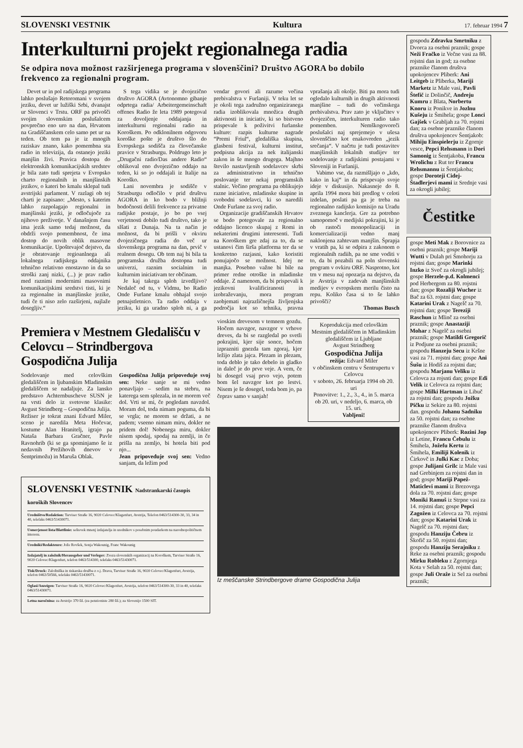SLOVENSKI VESTNIK Kultura 17. februar 1994 7
Interkulturni projekt regionalnega radia
Se odpira nova možnost razširjenega programa v slovenščini? Društvo AGORA bo dobilo frekvenco za regionalni program.
Devet ur in pol radijskega programa lahko poslušajo Retoromani v svojem jeziku, devet ur lužiški Srbi, dvanajst ur Slovenci v Trstu. ORF pa privošči svojim slovenskim poslušalcem povprečno eno uro na dan, Hrvatom na Gradiščanskem celo samo pet ur na teden. Ob tem pa je iz mnogih raziskav znano, kako pomembna sta radio in televizija, da ostanejo jeziki manjšin živi. Pravica dostopa do elektronskih komunikacijskih sredstev je bila zato tudi sprejeta v Evropsko charto regionalnih in manjšinskih jezikov, o kateri bo kmalu sklepal tudi avstrijski parlament. V razlagi ob tej charti je zapisano: „Mesto, s katerim lahko razpolagajo regionalni in manjšinski jeziki, je odločujoče za njihovo preživetje. V današnjem času ima jezik samo tedaj možnost, da obdrži svojo pomembnost, če ima dostop do novih oblik masovne komunikacije. Upoštevajoč dejstvo, da je obratovanje regioanlnega ali lokalnega radijskega oddajnika tehnično relativno enostavno in da so stroški zanj nizki, (...) je prav radio med raznimi modernimi masovnimi komunikacijskimi sredstvi tisti, ki je za regionalne in manjšinske jezike, tudi če ti niso zelo razširjeni, najlaže dosegljiv.“
S tega vidika se je dvojezično društvo AGORA (Avtonomno gibanje odprtega radia/ Arbeitergemeinschaft offenes Radio že leta 1989 potegoval za dovoljenje oddajanja in interkulturni regionalni radio na Koroškem. Po odklonilnem odgovoru koroške pošte je društvo šlo do Evropskega sodišča za človečanske pravice v Strasburgu. Poldrugo leto je „Drugačni radio/Das andere Radio“ oblikoval eno dvojezično oddajo na teden, ki so jo oddajali iz Italije na Koroško.
Lani novembra je sodišče v Strasburgu odločilo v prid društvu AGORA in ko bodo v bližnji bodočnosti delili frekvence za privatne radijske postaje, jo bo po vsej verjetnosti dobilo tudi društvo, tako je slšati z Dunaja. Na ta način je možnost, da bi prišli v okviru dvojezičnega radia do več ur slovenskega programa na dan, prvič v realnem dosegu. Ob tem naj bi bila ta programska družba dostopna tudi univerzi, raznim socialnim in kulturnim iniciativam ter občinam.
Je kaj takega sploh izvedljivo? Nedaleč od tu, v Vidmu, bo Radio Onde Furlane kmalu obhajal svojo petnajstletnico. Ta radio oddaja v jeziku, ki ga uradno sploh ni, a ga vendar govori ali razume večina prebivalstva v Furlaniji. V teku let se je okoli tega zadružno organiziranega radia izoblikovala množica drugih aktivnosti in iniciativ, ki so bistveno prispevale k poživitvi furlanske kulture: razpis kulturne nagrade “Premi Friul“, gledališka skupina, glasbeni festival, kulturni institut, podpisna akcija za nek italijanski zakon in še mnogo drugega. Majhno število nastavljenih sodelavcev skrbi za administrativno in tehnično poslovanje ter nekaj programskih stalnic. Večino programa pa oblikujejo razne iniciative, mladinske skupine in svobodni sodelavci, ki so naredili Onde Furlane za svoj radio.
Organizacije gradiščanskih Hrvatov se bodo potegovale za regionalno oddajno licenco skupaj z Romi in nekaterimi drugimi interesenti. Tudi na Koroškem gre zdaj za to, da se ustanovi čim širša platforma ter da se konkretno razjasni, kako koristiti ponujajočo se možnost. Idej ne manjka. Posebno važne bi bile na primer redne otroške in mladinske oddaje. Z namenom, da bi prispevali k jezikovni kvalificiranosti in izobraževanju, mora program zaobjemati najrazličnejša življenjska področja kot so tehnika, pravna vprašanja ali okolje. Biti pa mora tudi ogledalo kulturnih in drugih aktivnosti manjšine – tudi do večinskega prebivalstva. Prav zato je vključitev v dvojezičen, interkulturen radio tako pomemben. Nemškogovoreči poslušalci naj sprejemejo v ušesa slovenščino kot enakovreden „jezik srečanja“. V načrtu je tudi postavitev manjšinskih lokalnih studijev ter sodelovanje z radijskimi postajami v Sloveniji in Furlaniji.
Vabimo vse, da razmišljajo o „kdo, kako in kaj“ in da prispevajo svoje ideje v diskusijo. Nakasneje do 8. aprila 1994 mora biti predlog v celoti izdelan, poslati pa ga je treba na regionalno radijsko komisijo na Uradu zveznega kanclerja. Gre za potrebno samopomoč v medijski pokrajini, ki je ob rastoči monopolizaciji in komercializaciji vedno manj naklonjena zahtevam manjšin. Šprapja v vratih pa, ki se odpira z zakonom o regionalnih radiih, pa ne sme voditi v to, da bi pozabili na poln slovenski program v ovkiru ORF. Nasprotno, kot trn v mesu naj opozarja na dejstvo, da je Avstrija v zadevah manjšinskih medijev v evropskem merilu čisto na repu. Koliko časa si to še lahko privošči?
Thomas Busch
Premiera v Mestnem Gledališču v Celovcu – Strindbergova Gospodična Julija
Sodelovanje med celovškim gledališčem in ljubanskim Mladinskim gledališčem se nadaljuje. Za lansko predstavo Achternbuscheve SUSN je na vrsti delo iz svetovne klasike: Avgust Strindberg – Gospodična Julija.
Režiser je tokrat znani Edvard Miler, sceno je naredila Meta Hočevar, kostume Alan Hranitelj, igrajo pa Nataša Barbara Gračner, Pavle Ravnohrib (ki se ga spominjamo še iz nedavnih Prežihovih dnevov v Šentprimožu) in Maruša Oblak.
Gospodična Julija pripoveduje svoj sen: Neke sanje se mi vedno ponavljajo – sedim na stebru, na katerega sem splezala, in ne morem več dol. Vrti se mi, če pogledam navzdol. Moram dol, toda nimam poguma, da bi se vrgla; ne morem se držati, a ne padem; vseeno nimam miru, dokler ne pridem dol! Nobenega miru, dokler nísem spodaj, spodaj na zemlji, in če prišla na zemljo, bi hotela biti pod njo...
Jean pripoveduje svoj sen: Vedno sanjam, da ležim pod
SLOVENSKI VESTNIK Nadstrankarski časopis koroških Slovencev
Uredništvo/Redaktion: Tarviser Straße 16, 9020 Celovec/Klagenfurt, Avstrija, Telefon 0463/514300-30, 33, 34 in 40, telefaks 0463/51430071.
Usmerjenost lista/Blattlinie: seštevek mnenj izdajatelja in urednikov s posebnim poudarkom na narodnopolitičnem interesu.
Uredniki/Redakteure: Jože Rovšek, Sonja Wakounig, Franc Wakounig
Izdajatelj in založnik/Herausgeber und Verleger: Zveza slovenskih organizacij na Koroškem, Tarviser Straße 16, 9020 Celovec/Klagenfurt, telefon 0463/514300, telefaks 0463/51430071.
Tisk/Druck: Založniška in tiskarska družba z o.j. Drava, Tarviser Straße 16, 9020 Celovec/Klagenfurt, Avstrija, telefon 0463/50566, telefaks 0463/51430071.
Oglasi/Anzeigen: Tarviser Straße 16, 9020 Celovec/Klagenfurt, Avstrija, telefon 0463/514300-30, 33 in 40, telefaks 0463/51430071.
Letna naročnina: za Avstrijo 370 šil. (za penzioniste 280 šil.); za Slovenijo 1500 SIT.
vioskim drevesom v temnem gozdu. Hočem navzgor, navzgor v vrhove dreves, da bi se razgledal po svetli pokrajini, kjer sije sonce, hočem izprazniti gnezda tam zgoraj, kjer ležijo zlata jajca. Plezam in plezam, toda deblo je tako debelo in gladko in daleč je do prve veje. A vem, če bi dosegel vsaj prvo vejo, potem bom šel navzgor kot po lestvi. Nisem je še dosegel, toda bom jo, pa čeprav samo v sanjah!
Koprodukcija med celovškim Mestnim gledališčem in Mladinskim gledališčem iz Ljubljane
Avgust Strindberg
Gospodična Julija
režija: Edvard Miler
v občinskem centru v Šentrupertu v Celovcu
v soboto, 26. februarja 1994 ob 20. uri
Ponovitve: 1., 2., 3., 4., in 5. marca ob 20. uri, v nedeljo, 6. marca, ob 15. uri.
Vabljeni!
Iz meščanske Strindbergove drame Gospodična Julija
gospodu Zdravku Smrtniku z Dvorca za osebni praznik; gospe Neži Fračko iz Večne vasi za 88. rojstni dan in god; za osebne praznike članom društva upokojencev Pliberk: Ani Leitgeb iz Pliberka, Mariji Marketz iz Male vasi, Pavli Štefič iz Dolinčič, Andreju Kumru z Blata, Norbertu Knoru iz Ponikve in Jozlnu Kušeju iz Šmihela; gospe Lonci Gajšek v Grabljah za 70. rojstni dan; za osebne praznike članom društva upokojencev Šentjakob: Mihiju Einspielerju iz Zgornje vesce, Pepci Rehsmann in Dori Samonig iz Šentjakoba, Francu Wrolichu z Rut ter Francu Rehsmannu iz Šentjakoba; gospe Doroteji Cidej-Štadlerjevi mami iz Srednje vasi za okrogli jubilej;
Čestitke
gospe Meti Mak z Borovnice za osebni praznik; gospe Mariji Wutti v Dulah pri Šmohorju za rojstni dan; gospe Marinki Inzko iz Sveč za okrogli jubilej; gospe Herzele-p.d. Kolmenci pod Herbergom za 80. rojstni dan; gospe Rozaliji Wucher iz Bač za 63. rojstni dan; gospe Katarini Urak z Nagelč za 70. rojstni dan; gospe Tereziji Raschun iz Mlinč za osebni praznik; gospe Anastaziji Mohar z Nagelč za osebni praznik; gospe Matildi Gregorič iz Podjune za osebni praznik; gospodu Hanzeju Secu iz Kršne vasi za 71. rojstni dan; gospe Ani Šušu iz Hodiš za rojstni dan; gospodu Marjanu Veliku iz Celovca za rojsnti dan; gospe Edi Velik iz Celovca za rojstni dan; gospe Milki Hartman iz Libuč za rojstni dan; gospodu Jožku Pičku iz Sekire za 80. rojstni dan. gospodu Johanu Sadniku za 50. rojstni dan; za osebne praznike članom društva upokojencev Pliberk: Rozini Jop iz Letine, Francu Čebulu iz Šmihela, Jožefu Kertu iz Šmihela, Emiliji Kolenik iz Čirkovč in Julki Kac z Doba; gospe Julijani Grilc iz Male vasi nad Grebinjem za rojstni dan in god; gospe Mariji Papež-Maticlevi mami iz Brezovega dola za 70. rojstni dan; gospe Moniki Ramuš iz Strpne vasi za 14. rojstni dan; gospe Pepci Zagožen iz Celovca za 70. rojstni dan; gospe Katarini Urak iz Nagelč za 70. rojstni dan; gospodu Hanziju Čebru iz Škofič za 50. rojstni dan; gospodu Hanziju Serajniku z Reke za osebni praznik; gospodu Mirku Robleku z Zgornjega Kota v Selah za 50. rojstni dan; gospe Juli Oraže iz Sel za osebni praznik;